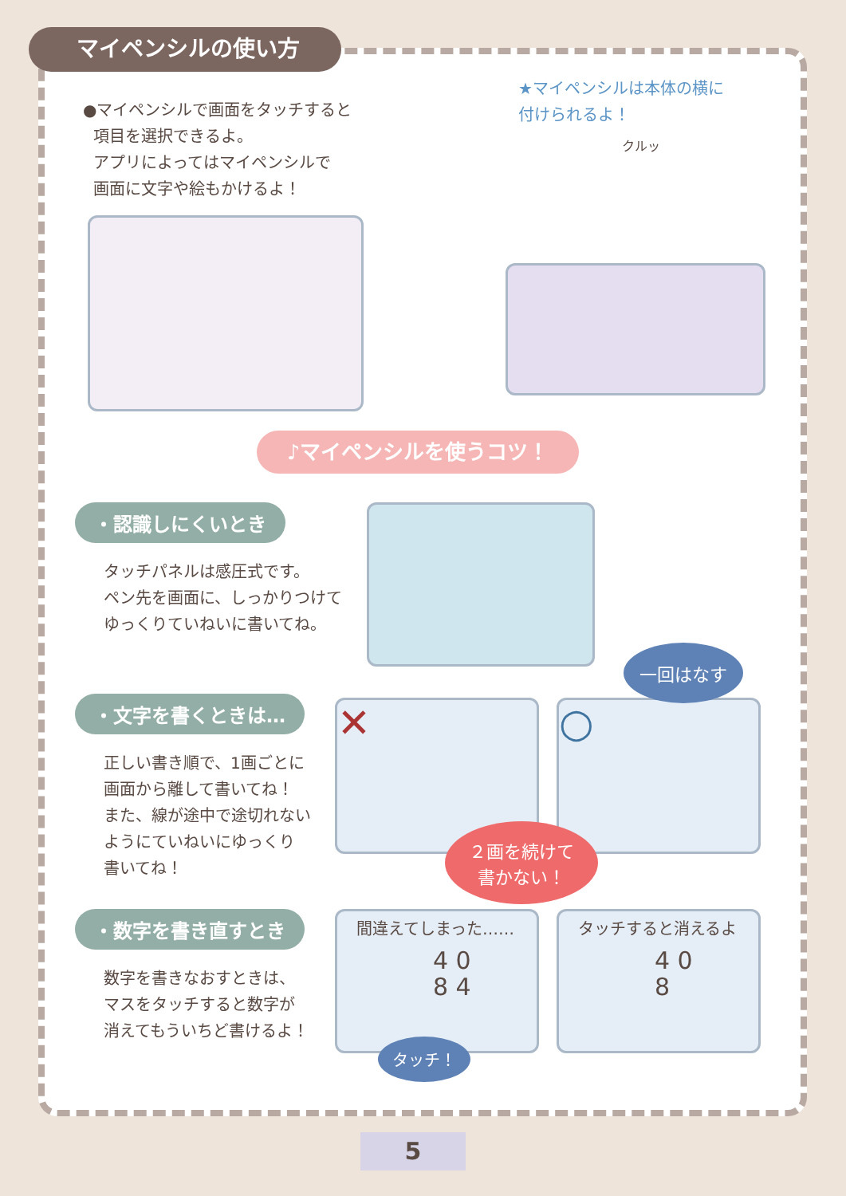マイペンシルの使い方
●マイペンシルで画面をタッチすると
項目を選択できるよ。
アプリによってはマイペンシルで
画面に文字や絵もかけるよ！
★マイペンシルは本体の横に
付けられるよ！
クルッ
♪マイペンシルを使うコツ！
・認識しにくいとき
タッチパネルは感圧式です。
ペン先を画面に、しっかりつけて
ゆっくりていねいに書いてね。
・文字を書くときは…
正しい書き順で、1画ごとに
画面から離して書いてね！
また、線が途中で途切れない
ようにていねいにゆっくり
書いてね！
✕ ○
一回はなす
２画を続けて
書かない！
・数字を書き直すとき
数字を書きなおすときは、
マスをタッチすると数字が
消えてもういちど書けるよ！
間違えてしまった……
4 0
8 4
タッチすると消えるよ
4 0
8
タッチ！
5